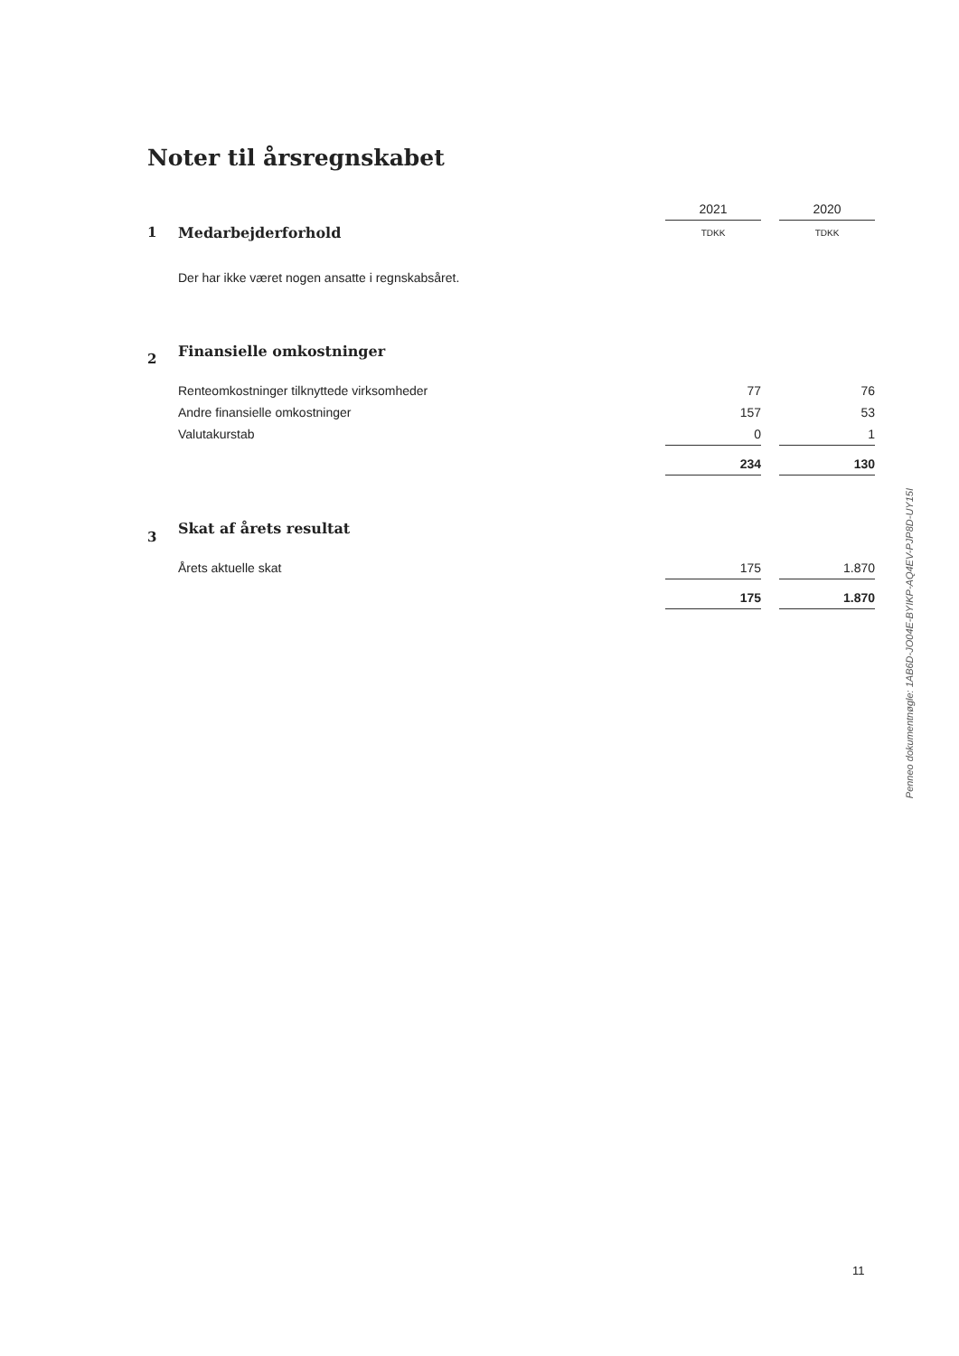Noter til årsregnskabet
| | | 2021 | | 2020 |
| 1 | Medarbejderforhold | TDKK | | TDKK |
| | Der har ikke været nogen ansatte i regnskabsåret. | | | |
| 2 | Finansielle omkostninger | | | |
| | Renteomkostninger tilknyttede virksomheder | 77 | | 76 |
| | Andre finansielle omkostninger | 157 | | 53 |
| | Valutakurstab | 0 | | 1 |
| | | 234 | | 130 |
| 3 | Skat af årets resultat | | | |
| | Årets aktuelle skat | 175 | | 1.870 |
| | | 175 | | 1.870 |
Penneo dokumentnøgle: 1AB6D-JO04E-BYIKP-AQ4EV-PJP8D-UY15I
11